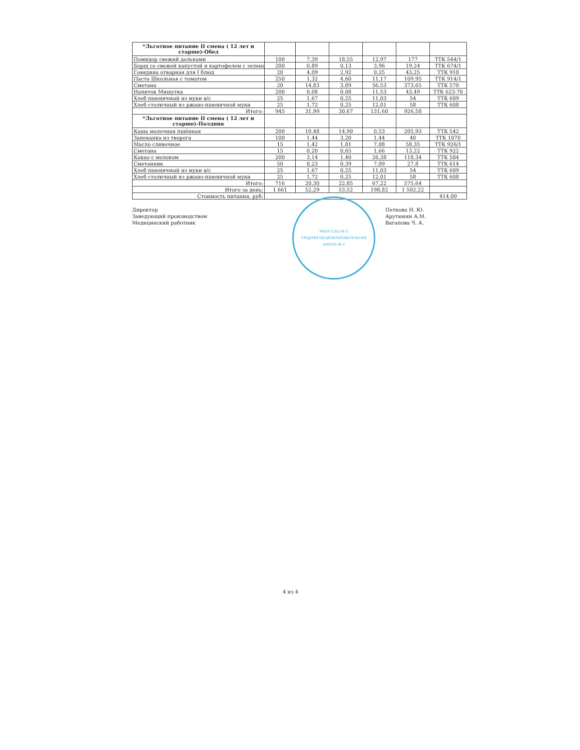| *Льготное питание II смена ( 12 лет и старше)-Обед | | | | | | |
| Помидор свежий дольками | 100 | 7,39 | 18,55 | 12,97 | 177 | ТТК 544/1 |
| Борщ со свежей капустой и картофелем с зелены | 200 | 0,89 | 0,13 | 3,96 | 19,24 | ТТК 674/1 |
| Говядина отварная для I блюд | 20 | 4,09 | 2,92 | 0,25 | 43,25 | ТТК 910 |
| Паста Школьная с томатом | 250 | 1,32 | 4,60 | 11,17 | 109,95 | ТТК 914/1 |
| Сметана | 20 | 14,83 | 3,89 | 56,53 | 373,65 | ТТК 570 |
| Напиток Мишутка | 200 | 0,08 | 0,08 | 11,53 | 43,49 | ТТК 623-70 |
| Хлеб пшеничный из муки в/с | 25 | 1,67 | 0,25 | 11,03 | 54 | ТТК 609 |
| Хлеб столичный из ржано-пшеничной муки | 25 | 1,72 | 0,25 | 12,01 | 58 | ТТК 608 |
| Итого: | 945 | 31,99 | 30,67 | 131,60 | 926,58 | |
| *Льготное питание II смена ( 12 лет и старше)-Полдник | | | | | | |
| Каша молочная пшённая | 200 | 10,48 | 14,90 | 0,53 | 205,93 | ТТК 542 |
| Запеканка из творога | 100 | 1,44 | 3,20 | 1,44 | 40 | ТТК 1070 |
| Масло сливочное | 15 | 1,42 | 1,81 | 7,08 | 58,35 | ТТК 926/1 |
| Сметана | 15 | 0,20 | 0,65 | 1,66 | 13,22 | ТТК 922 |
| Какао с молоком | 200 | 3,14 | 1,40 | 26,38 | 118,34 | ТТК 584 |
| Сметанник | 50 | 0,23 | 0,39 | 7,09 | 27,8 | ТТК 614 |
| Хлеб пшеничный из муки в/с | 25 | 1,67 | 0,25 | 11,03 | 54 | ТТК 609 |
| Хлеб столичный из ржано-пшеничной муки | 25 | 1,72 | 0,25 | 12,01 | 58 | ТТК 608 |
| Итого: | 716 | 20,30 | 22,85 | 67,22 | 575,64 | |
| Итого за день: | 1 661 | 52,29 | 53,52 | 198,82 | 1 502,22 | |
| Стоимость питания, руб: | | | | | | 414,00 |
Директор
Заведующий производством
Медицинский работник
МБОУ СОШ № 5
СРЕДНЯЯ ОБЩЕОБРАЗОВАТЕЛЬНАЯ ШКОЛА № 5
Петкова Н. Ю.
Арутюнян А.М.
Вагапова Ч. А.
4 из 4